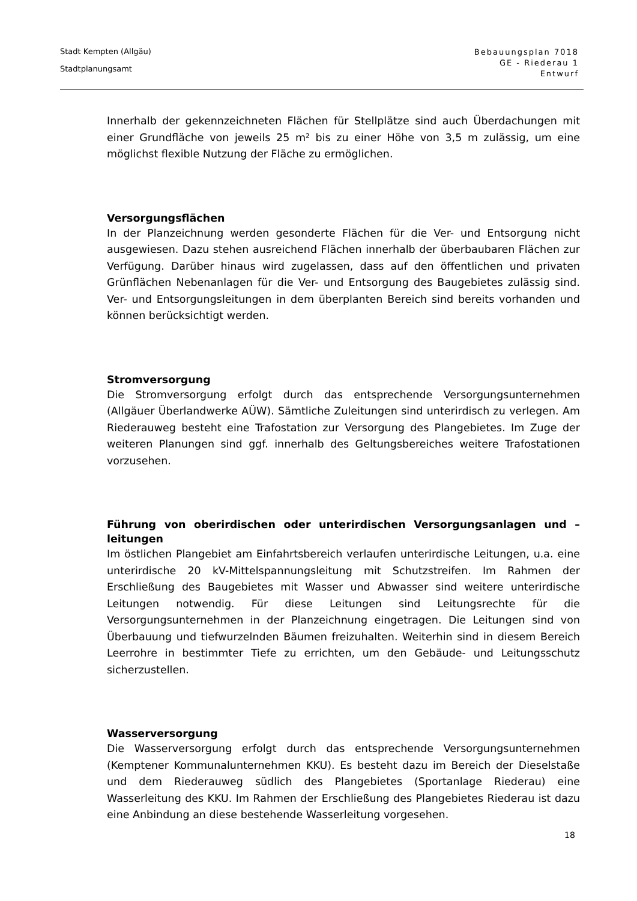Stadt Kempten (Allgäu)
Stadtplanungsamt
Bebauungsplan 7018
GE - Riederau 1
Entwurf
Innerhalb der gekennzeichneten Flächen für Stellplätze sind auch Überdachungen mit einer Grundfläche von jeweils 25 m² bis zu einer Höhe von 3,5 m zulässig, um eine möglichst flexible Nutzung der Fläche zu ermöglichen.
Versorgungsflächen
In der Planzeichnung werden gesonderte Flächen für die Ver- und Entsorgung nicht ausgewiesen. Dazu stehen ausreichend Flächen innerhalb der überbaubaren Flächen zur Verfügung. Darüber hinaus wird zugelassen, dass auf den öffentlichen und privaten Grünflächen Nebenanlagen für die Ver- und Entsorgung des Baugebietes zulässig sind. Ver- und Entsorgungsleitungen in dem überplanten Bereich sind bereits vorhanden und können berücksichtigt werden.
Stromversorgung
Die Stromversorgung erfolgt durch das entsprechende Versorgungsunternehmen (Allgäuer Überlandwerke AÜW). Sämtliche Zuleitungen sind unterirdisch zu verlegen. Am Riederauweg besteht eine Trafostation zur Versorgung des Plangebietes. Im Zuge der weiteren Planungen sind ggf. innerhalb des Geltungsbereiches weitere Trafostationen vorzusehen.
Führung von oberirdischen oder unterirdischen Versorgungsanlagen und – leitungen
Im östlichen Plangebiet am Einfahrtsbereich verlaufen unterirdische Leitungen, u.a. eine unterirdische 20 kV-Mittelspannungsleitung mit Schutzstreifen. Im Rahmen der Erschließung des Baugebietes mit Wasser und Abwasser sind weitere unterirdische Leitungen notwendig. Für diese Leitungen sind Leitungsrechte für die Versorgungsunternehmen in der Planzeichnung eingetragen. Die Leitungen sind von Überbauung und tiefwurzelnden Bäumen freizuhalten. Weiterhin sind in diesem Bereich Leerrohre in bestimmter Tiefe zu errichten, um den Gebäude- und Leitungsschutz sicherzustellen.
Wasserversorgung
Die Wasserversorgung erfolgt durch das entsprechende Versorgungsunternehmen (Kemptener Kommunalunternehmen KKU). Es besteht dazu im Bereich der Dieselstaße und dem Riederauweg südlich des Plangebietes (Sportanlage Riederau) eine Wasserleitung des KKU. Im Rahmen der Erschließung des Plangebietes Riederau ist dazu eine Anbindung an diese bestehende Wasserleitung vorgesehen.
18